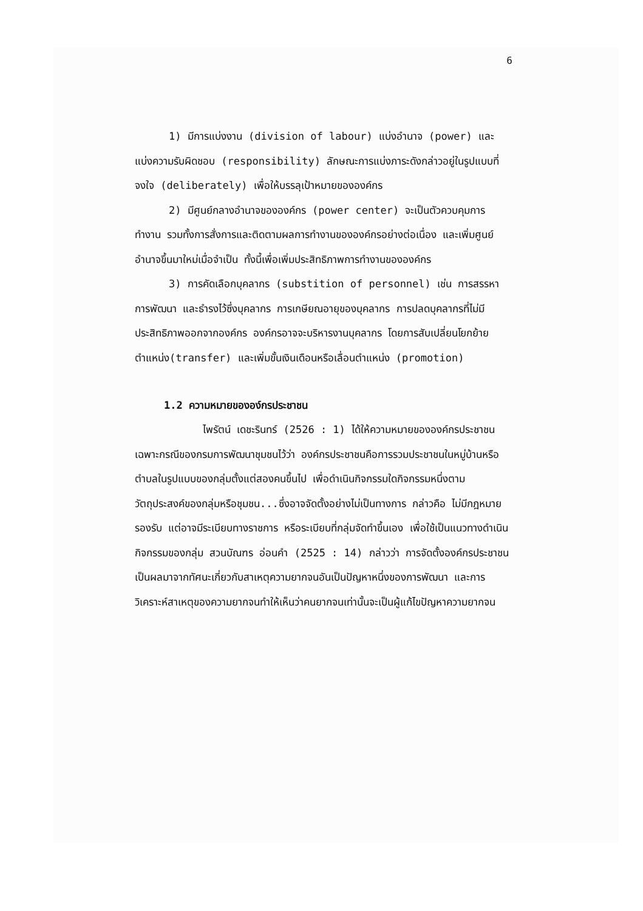6
1) มีการแบ่งงาน (division of labour) แบ่งอำนาจ (power) และแบ่งความรับผิดชอบ (responsibility) ลักษณะการแบ่งภาระดังกล่าวอยู่ในรูปแบบที่จงใจ (deliberately) เพื่อให้บรรลุเป้าหมายขององค์กร
2) มีศูนย์กลางอำนาจขององค์กร (power center) จะเป็นตัวควบคุมการทำงาน รวมทั้งการสั่งการและติดตามผลการทำงานขององค์กรอย่างต่อเนื่อง และเพิ่มศูนย์อำนาจขึ้นมาใหม่เมื่อจำเป็น ทั้งนี้เพื่อเพิ่มประสิทธิภาพการทำงานขององค์กร
3) การคัดเลือกบุคลากร (substition of personnel) เช่น การสรรหา การพัฒนา และธำรงไว้ซึ่งบุคลากร การเกษียณอายุของบุคลากร การปลดบุคลากรที่ไม่มีประสิทธิภาพออกจากองค์กร องค์กรอาจจะบริหารงานบุคลากร โดยการสับเปลี่ยนโยกย้ายตำแหน่ง(transfer) และเพิ่มขั้นเงินเดือนหรือเลื่อนตำแหน่ง (promotion)
1.2 ความหมายขององ์กรประชาชน
ไพรัตน์ เดชะรินทร์ (2526 : 1) ได้ให้ความหมายขององค์กรประชาชนเฉพาะกรณีของกรมการพัฒนาชุมชนไว้ว่า องค์กรประชาชนคือการรวมประชาชนในหมู่บ้านหรือตำบลในรูปแบบของกลุ่มตั้งแต่สองคนขึ้นไป เพื่อดำเนินกิจกรรมใดกิจกรรมหนึ่งตามวัตถุประสงค์ของกลุ่มหรือชุมชน...ซึ่งอาจจัดตั้งอย่างไม่เป็นทางการ กล่าวคือ ไม่มีกฎหมายรองรับ แต่อาจมีระเบียบทางราชการ หรือระเบียบที่กลุ่มจัดทำขึ้นเอง เพื่อใช้เป็นแนวทางดำเนินกิจกรรมของกลุ่ม สวนบัณฑร อ่อนคำ (2525 : 14) กล่าวว่า การจัดตั้งองค์กรประชาชนเป็นผลมาจากทัศนะเกี่ยวกับสาเหตุความยากจนอันเป็นปัญหาหนึ่งของการพัฒนา และการวิเคราะห์สาเหตุของความยากจนทำให้เห็นว่าคนยากจนเท่านั้นจะเป็นผู้แก้ไขปัญหาความยากจน